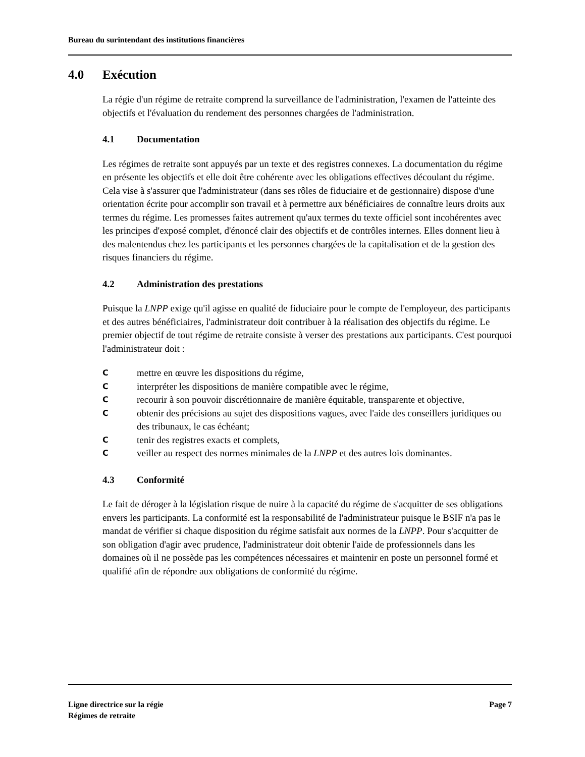Bureau du surintendant des institutions financières
4.0 Exécution
La régie d'un régime de retraite comprend la surveillance de l'administration, l'examen de l'atteinte des objectifs et l'évaluation du rendement des personnes chargées de l'administration.
4.1 Documentation
Les régimes de retraite sont appuyés par un texte et des registres connexes. La documentation du régime en présente les objectifs et elle doit être cohérente avec les obligations effectives découlant du régime. Cela vise à s'assurer que l'administrateur (dans ses rôles de fiduciaire et de gestionnaire) dispose d'une orientation écrite pour accomplir son travail et à permettre aux bénéficiaires de connaître leurs droits aux termes du régime. Les promesses faites autrement qu'aux termes du texte officiel sont incohérentes avec les principes d'exposé complet, d'énoncé clair des objectifs et de contrôles internes. Elles donnent lieu à des malentendus chez les participants et les personnes chargées de la capitalisation et de la gestion des risques financiers du régime.
4.2 Administration des prestations
Puisque la LNPP exige qu'il agisse en qualité de fiduciaire pour le compte de l'employeur, des participants et des autres bénéficiaires, l'administrateur doit contribuer à la réalisation des objectifs du régime. Le premier objectif de tout régime de retraite consiste à verser des prestations aux participants. C'est pourquoi l'administrateur doit :
Cmettre en œuvre les dispositions du régime,
Cinterpréter les dispositions de manière compatible avec le régime,
Crecourir à son pouvoir discrétionnaire de manière équitable, transparente et objective,
Cobtenir des précisions au sujet des dispositions vagues, avec l'aide des conseillers juridiques ou des tribunaux, le cas échéant;
Ctenir des registres exacts et complets,
Cveiller au respect des normes minimales de la LNPP et des autres lois dominantes.
4.3 Conformité
Le fait de déroger à la législation risque de nuire à la capacité du régime de s'acquitter de ses obligations envers les participants. La conformité est la responsabilité de l'administrateur puisque le BSIF n'a pas le mandat de vérifier si chaque disposition du régime satisfait aux normes de la LNPP. Pour s'acquitter de son obligation d'agir avec prudence, l'administrateur doit obtenir l'aide de professionnels dans les domaines où il ne possède pas les compétences nécessaires et maintenir en poste un personnel formé et qualifié afin de répondre aux obligations de conformité du régime.
Ligne directrice sur la régie
Régimes de retraite
Page 7